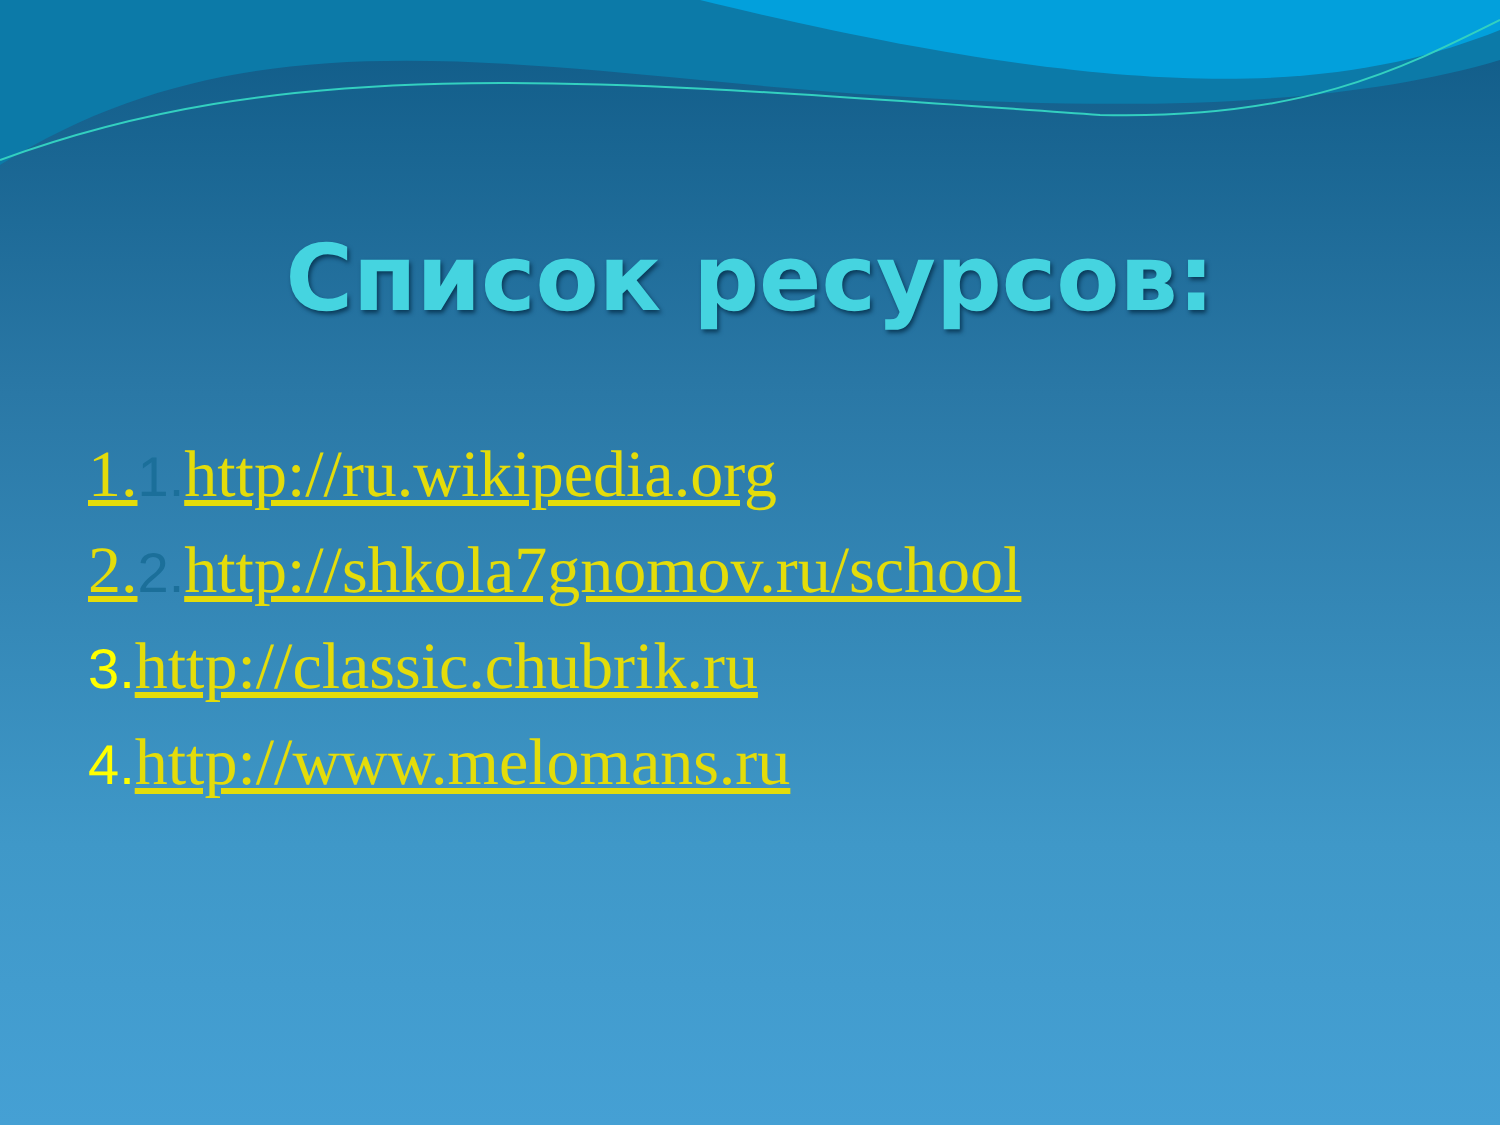Список ресурсов:
1. 1. http://ru.wikipedia.org
2. 2. http://shkola7gnomov.ru/school
3. http://classic.chubrik.ru
4. http://www.melomans.ru